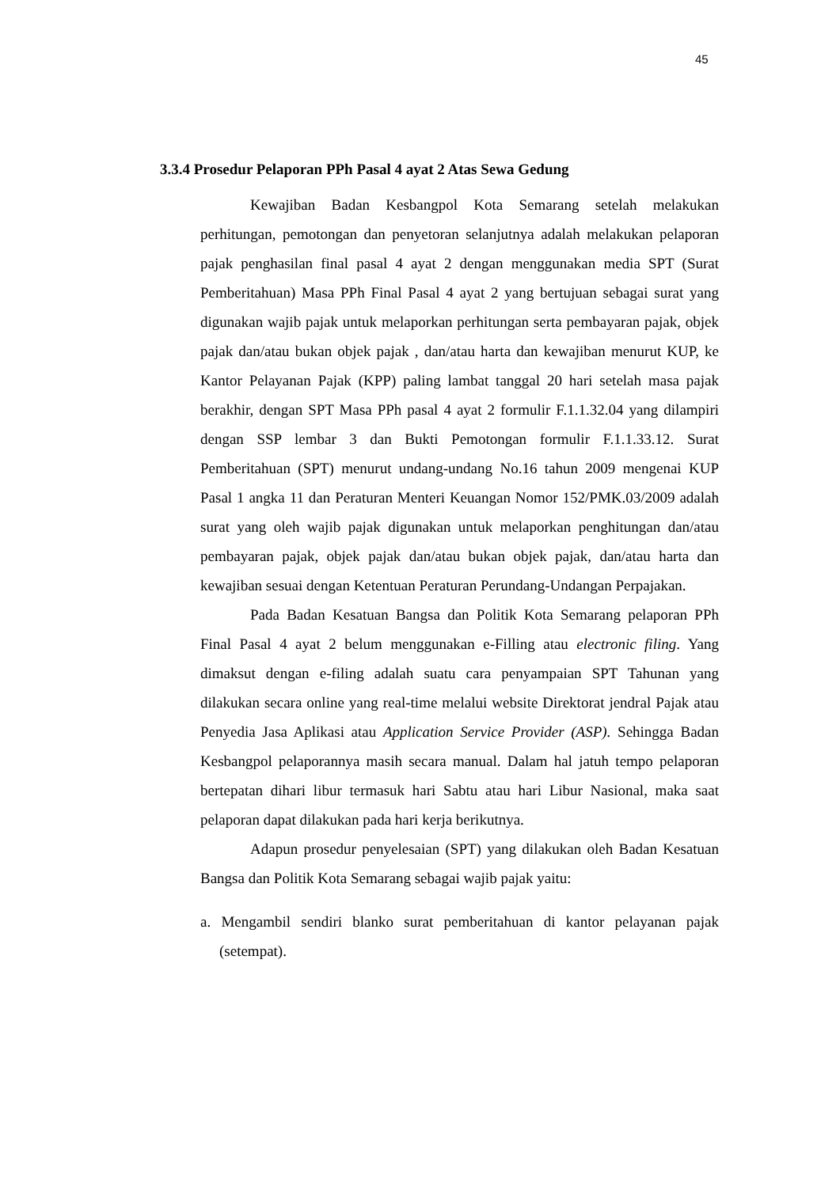45
3.3.4 Prosedur Pelaporan PPh Pasal 4 ayat 2 Atas Sewa Gedung
Kewajiban Badan Kesbangpol Kota Semarang setelah melakukan perhitungan, pemotongan dan penyetoran selanjutnya adalah melakukan pelaporan pajak penghasilan final pasal 4 ayat 2 dengan menggunakan media SPT (Surat Pemberitahuan) Masa PPh Final Pasal 4 ayat 2 yang bertujuan sebagai surat yang digunakan wajib pajak untuk melaporkan perhitungan serta pembayaran pajak, objek pajak dan/atau bukan objek pajak , dan/atau harta dan kewajiban menurut KUP, ke Kantor Pelayanan Pajak (KPP) paling lambat tanggal 20 hari setelah masa pajak berakhir, dengan SPT Masa PPh pasal 4 ayat 2 formulir F.1.1.32.04 yang dilampiri dengan SSP lembar 3 dan Bukti Pemotongan formulir F.1.1.33.12. Surat Pemberitahuan (SPT) menurut undang-undang No.16 tahun 2009 mengenai KUP Pasal 1 angka 11 dan Peraturan Menteri Keuangan Nomor 152/PMK.03/2009 adalah surat yang oleh wajib pajak digunakan untuk melaporkan penghitungan dan/atau pembayaran pajak, objek pajak dan/atau bukan objek pajak, dan/atau harta dan kewajiban sesuai dengan Ketentuan Peraturan Perundang-Undangan Perpajakan.
Pada Badan Kesatuan Bangsa dan Politik Kota Semarang pelaporan PPh Final Pasal 4 ayat 2 belum menggunakan e-Filling atau electronic filing. Yang dimaksut dengan e-filing adalah suatu cara penyampaian SPT Tahunan yang dilakukan secara online yang real-time melalui website Direktorat jendral Pajak atau Penyedia Jasa Aplikasi atau Application Service Provider (ASP). Sehingga Badan Kesbangpol pelaporannya masih secara manual. Dalam hal jatuh tempo pelaporan bertepatan dihari libur termasuk hari Sabtu atau hari Libur Nasional, maka saat pelaporan dapat dilakukan pada hari kerja berikutnya.
Adapun prosedur penyelesaian (SPT) yang dilakukan oleh Badan Kesatuan Bangsa dan Politik Kota Semarang sebagai wajib pajak yaitu:
a. Mengambil sendiri blanko surat pemberitahuan di kantor pelayanan pajak (setempat).